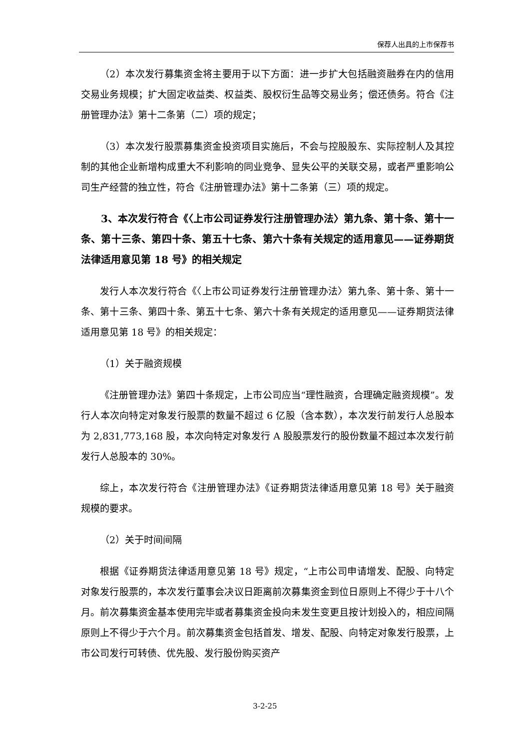保荐人出具的上市保荐书
（2）本次发行募集资金将主要用于以下方面：进一步扩大包括融资融券在内的信用交易业务规模；扩大固定收益类、权益类、股权衍生品等交易业务；偿还债务。符合《注册管理办法》第十二条第（二）项的规定；
（3）本次发行股票募集资金投资项目实施后，不会与控股股东、实际控制人及其控制的其他企业新增构成重大不利影响的同业竞争、显失公平的关联交易，或者严重影响公司生产经营的独立性，符合《注册管理办法》第十二条第（三）项的规定。
3、本次发行符合《〈上市公司证券发行注册管理办法〉第九条、第十条、第十一条、第十三条、第四十条、第五十七条、第六十条有关规定的适用意见——证券期货法律适用意见第 18 号》的相关规定
发行人本次发行符合《〈上市公司证券发行注册管理办法〉第九条、第十条、第十一条、第十三条、第四十条、第五十七条、第六十条有关规定的适用意见——证券期货法律适用意见第 18 号》的相关规定：
（1）关于融资规模
《注册管理办法》第四十条规定，上市公司应当“理性融资，合理确定融资规模”。发行人本次向特定对象发行股票的数量不超过 6 亿股（含本数），本次发行前发行人总股本为 2,831,773,168 股，本次向特定对象发行 A 股股票发行的股份数量不超过本次发行前发行人总股本的 30%。
综上，本次发行符合《注册管理办法》《证券期货法律适用意见第 18 号》关于融资规模的要求。
（2）关于时间间隔
根据《证券期货法律适用意见第 18 号》规定，“上市公司申请增发、配股、向特定对象发行股票的，本次发行董事会决议日距离前次募集资金到位日原则上不得少于十八个月。前次募集资金基本使用完毕或者募集资金投向未发生变更且按计划投入的，相应间隔原则上不得少于六个月。前次募集资金包括首发、增发、配股、向特定对象发行股票，上市公司发行可转债、优先股、发行股份购买资产
3-2-25